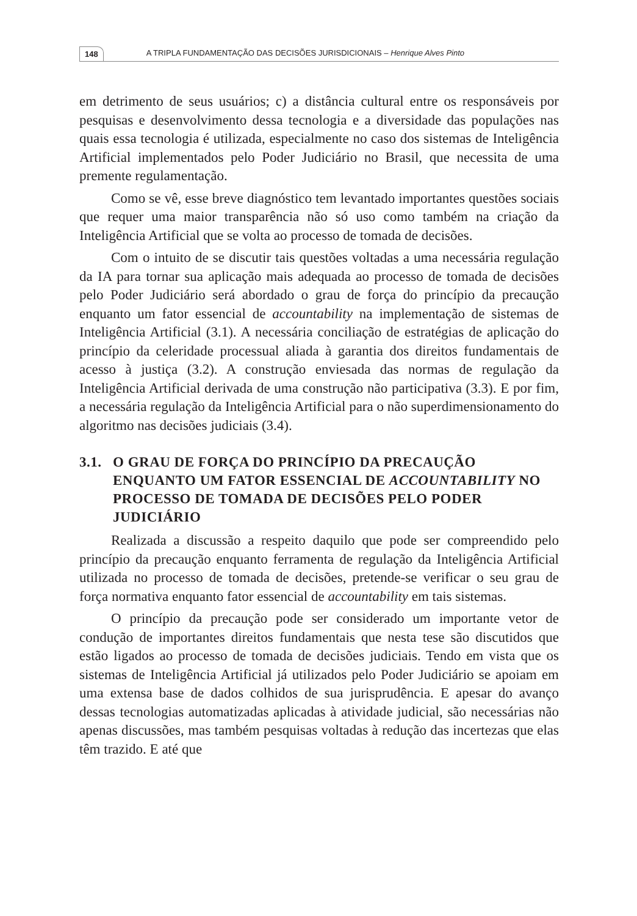148 A TRIPLA FUNDAMENTAÇÃO DAS DECISÕES JURISDICIONAIS – Henrique Alves Pinto
em detrimento de seus usuários; c) a distância cultural entre os responsáveis por pesquisas e desenvolvimento dessa tecnologia e a diversidade das populações nas quais essa tecnologia é utilizada, especialmente no caso dos sistemas de Inteligência Artificial implementados pelo Poder Judiciário no Brasil, que necessita de uma premente regulamentação.
Como se vê, esse breve diagnóstico tem levantado importantes questões sociais que requer uma maior transparência não só uso como também na criação da Inteligência Artificial que se volta ao processo de tomada de decisões.
Com o intuito de se discutir tais questões voltadas a uma necessária regulação da IA para tornar sua aplicação mais adequada ao processo de tomada de decisões pelo Poder Judiciário será abordado o grau de força do princípio da precaução enquanto um fator essencial de accountability na implementação de sistemas de Inteligência Artificial (3.1). A necessária conciliação de estratégias de aplicação do princípio da celeridade processual aliada à garantia dos direitos fundamentais de acesso à justiça (3.2). A construção enviesada das normas de regulação da Inteligência Artificial derivada de uma construção não participativa (3.3). E por fim, a necessária regulação da Inteligência Artificial para o não superdimensionamento do algoritmo nas decisões judiciais (3.4).
3.1. O GRAU DE FORÇA DO PRINCÍPIO DA PRECAUÇÃO ENQUANTO UM FATOR ESSENCIAL DE ACCOUNTABILITY NO PROCESSO DE TOMADA DE DECISÕES PELO PODER JUDICIÁRIO
Realizada a discussão a respeito daquilo que pode ser compreendido pelo princípio da precaução enquanto ferramenta de regulação da Inteligência Artificial utilizada no processo de tomada de decisões, pretende-se verificar o seu grau de força normativa enquanto fator essencial de accountability em tais sistemas.
O princípio da precaução pode ser considerado um importante vetor de condução de importantes direitos fundamentais que nesta tese são discutidos que estão ligados ao processo de tomada de decisões judiciais. Tendo em vista que os sistemas de Inteligência Artificial já utilizados pelo Poder Judiciário se apoiam em uma extensa base de dados colhidos de sua jurisprudência. E apesar do avanço dessas tecnologias automatizadas aplicadas à atividade judicial, são necessárias não apenas discussões, mas também pesquisas voltadas à redução das incertezas que elas têm trazido. E até que